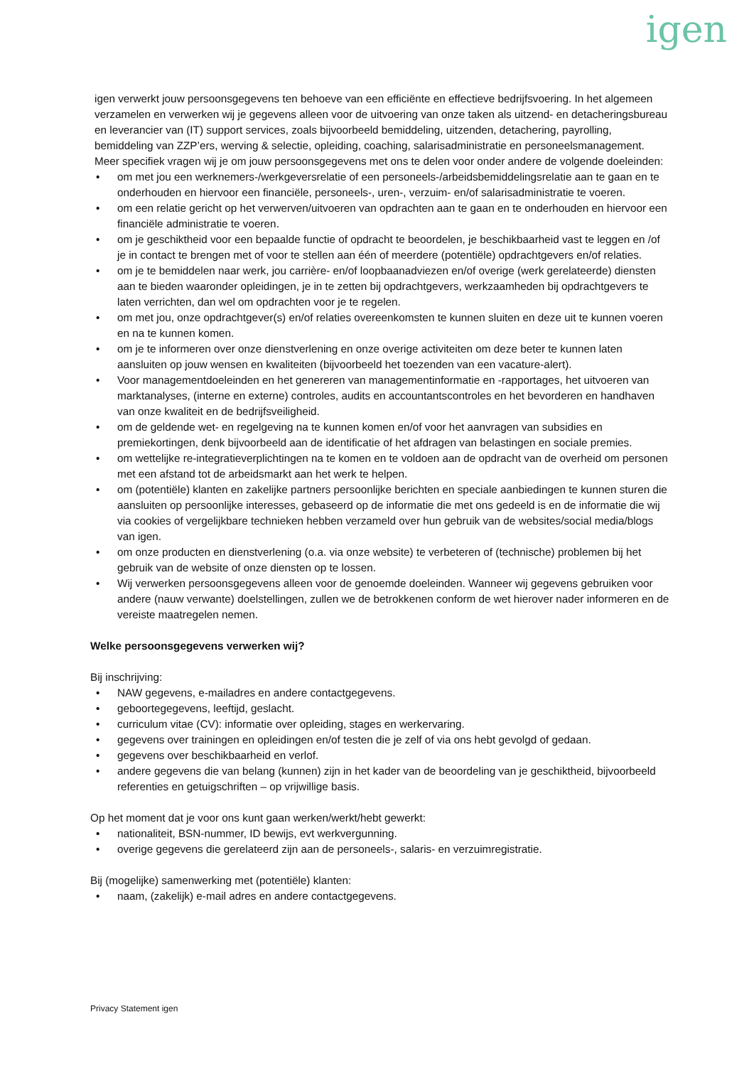igen
igen verwerkt jouw persoonsgegevens ten behoeve van een efficiënte en effectieve bedrijfsvoering. In het algemeen verzamelen en verwerken wij je gegevens alleen voor de uitvoering van onze taken als uitzend- en detacheringsbureau en leverancier van (IT) support services, zoals bijvoorbeeld bemiddeling, uitzenden, detachering, payrolling, bemiddeling van ZZP’ers, werving & selectie, opleiding, coaching, salarisadministratie en personeelsmanagement. Meer specifiek vragen wij je om jouw persoonsgegevens met ons te delen voor onder andere de volgende doeleinden:
• om met jou een werknemers-/werkgeversrelatie of een personeels-/arbeidsbemiddelingsrelatie aan te gaan en te onderhouden en hiervoor een financiële, personeels-, uren-, verzuim- en/of salarisadministratie te voeren.
• om een relatie gericht op het verwerven/uitvoeren van opdrachten aan te gaan en te onderhouden en hiervoor een financiële administratie te voeren.
• om je geschiktheid voor een bepaalde functie of opdracht te beoordelen, je beschikbaarheid vast te leggen en /of je in contact te brengen met of voor te stellen aan één of meerdere (potentiële) opdrachtgevers en/of relaties.
• om je te bemiddelen naar werk, jou carrière- en/of loopbaanadviezen en/of overige (werk gerelateerde) diensten aan te bieden waaronder opleidingen, je in te zetten bij opdrachtgevers, werkzaamheden bij opdrachtgevers te laten verrichten, dan wel om opdrachten voor je te regelen.
• om met jou, onze opdrachtgever(s) en/of relaties overeenkomsten te kunnen sluiten en deze uit te kunnen voeren en na te kunnen komen.
• om je te informeren over onze dienstverlening en onze overige activiteiten om deze beter te kunnen laten aansluiten op jouw wensen en kwaliteiten (bijvoorbeeld het toezenden van een vacature-alert).
• Voor managementdoeleinden en het genereren van managementinformatie en -rapportages, het uitvoeren van marktanalyses, (interne en externe) controles, audits en accountantscontroles en het bevorderen en handhaven van onze kwaliteit en de bedrijfsveiligheid.
• om de geldende wet- en regelgeving na te kunnen komen en/of voor het aanvragen van subsidies en premiekortingen, denk bijvoorbeeld aan de identificatie of het afdragen van belastingen en sociale premies.
• om wettelijke re-integratieverplichtingen na te komen en te voldoen aan de opdracht van de overheid om personen met een afstand tot de arbeidsmarkt aan het werk te helpen.
• om (potentiële) klanten en zakelijke partners persoonlijke berichten en speciale aanbiedingen te kunnen sturen die aansluiten op persoonlijke interesses, gebaseerd op de informatie die met ons gedeeld is en de informatie die wij via cookies of vergelijkbare technieken hebben verzameld over hun gebruik van de websites/social media/blogs van igen.
• om onze producten en dienstverlening (o.a. via onze website) te verbeteren of (technische) problemen bij het gebruik van de website of onze diensten op te lossen.
• Wij verwerken persoonsgegevens alleen voor de genoemde doeleinden. Wanneer wij gegevens gebruiken voor andere (nauw verwante) doelstellingen, zullen we de betrokkenen conform de wet hierover nader informeren en de vereiste maatregelen nemen.
Welke persoonsgegevens verwerken wij?
Bij inschrijving:
• NAW gegevens, e-mailadres en andere contactgegevens.
• geboortegegevens, leeftijd, geslacht.
• curriculum vitae (CV): informatie over opleiding, stages en werkervaring.
• gegevens over trainingen en opleidingen en/of testen die je zelf of via ons hebt gevolgd of gedaan.
• gegevens over beschikbaarheid en verlof.
• andere gegevens die van belang (kunnen) zijn in het kader van de beoordeling van je geschiktheid, bijvoorbeeld referenties en getuigschriften – op vrijwillige basis.
Op het moment dat je voor ons kunt gaan werken/werkt/hebt gewerkt:
• nationaliteit, BSN-nummer, ID bewijs, evt werkvergunning.
• overige gegevens die gerelateerd zijn aan de personeels-, salaris- en verzuimregistratie.
Bij (mogelijke) samenwerking met (potentiële) klanten:
• naam, (zakelijk) e-mail adres en andere contactgegevens.
Privacy Statement igen